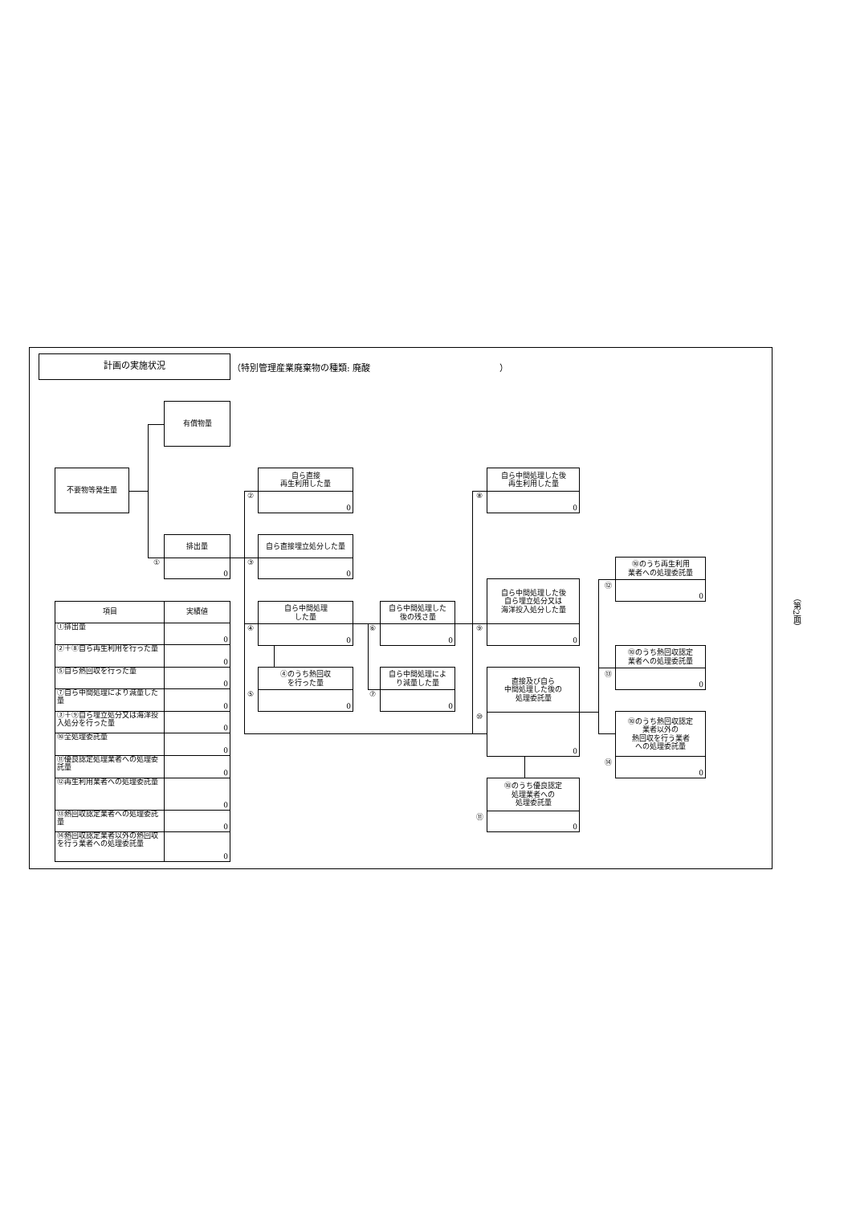計画の実施状況
（特別管理産業廃棄物の種類: 廃酸 ）
有償物量
不要物等発生量
排出量
0
①
自ら直接
再生利用した量
0
②
自ら直接埋立処分した量
0
③
自ら中間処理
した量
0
④
④のうち熱回収
を行った量
0
⑤
自ら中間処理した
後の残さ量
0
⑥
自ら中間処理によ
り減量した量
0
⑦
自ら中間処理した後
再生利用した量
0
⑧
自ら中間処理した後
自ら埋立処分又は
海洋投入処分した量
0
⑨
直接及び自ら
中間処理した後の
処理委託量
0
⑩
⑩のうち優良認定
処理業者への
処理委託量
0
⑪
⑩のうち再生利用
業者への処理委託量
0
⑫
⑩のうち熱回収認定
業者への処理委託量
0
⑬
⑩のうち熱回収認定
業者以外の
熱回収を行う業者
への処理委託量
0
⑭
| 項目 | 実績値 |
| --- | --- |
| ①排出量 | 0 |
| ②＋⑧自ら再生利用を行った量 | 0 |
| ⑤自ら熱回収を行った量 | 0 |
| ⑦自ら中間処理により減量した量 | 0 |
| ③＋⑨自ら埋立処分又は海洋投入処分を行った量 | 0 |
| ⑩全処理委託量 | 0 |
| ⑪優良認定処理業者への処理委託量 | 0 |
| ⑫再生利用業者への処理委託量 | 0 |
| ⑬熱回収認定業者への処理委託量 | 0 |
| ⑭熱回収認定業者以外の熱回収を行う業者への処理委託量 | 0 |
（第2面）